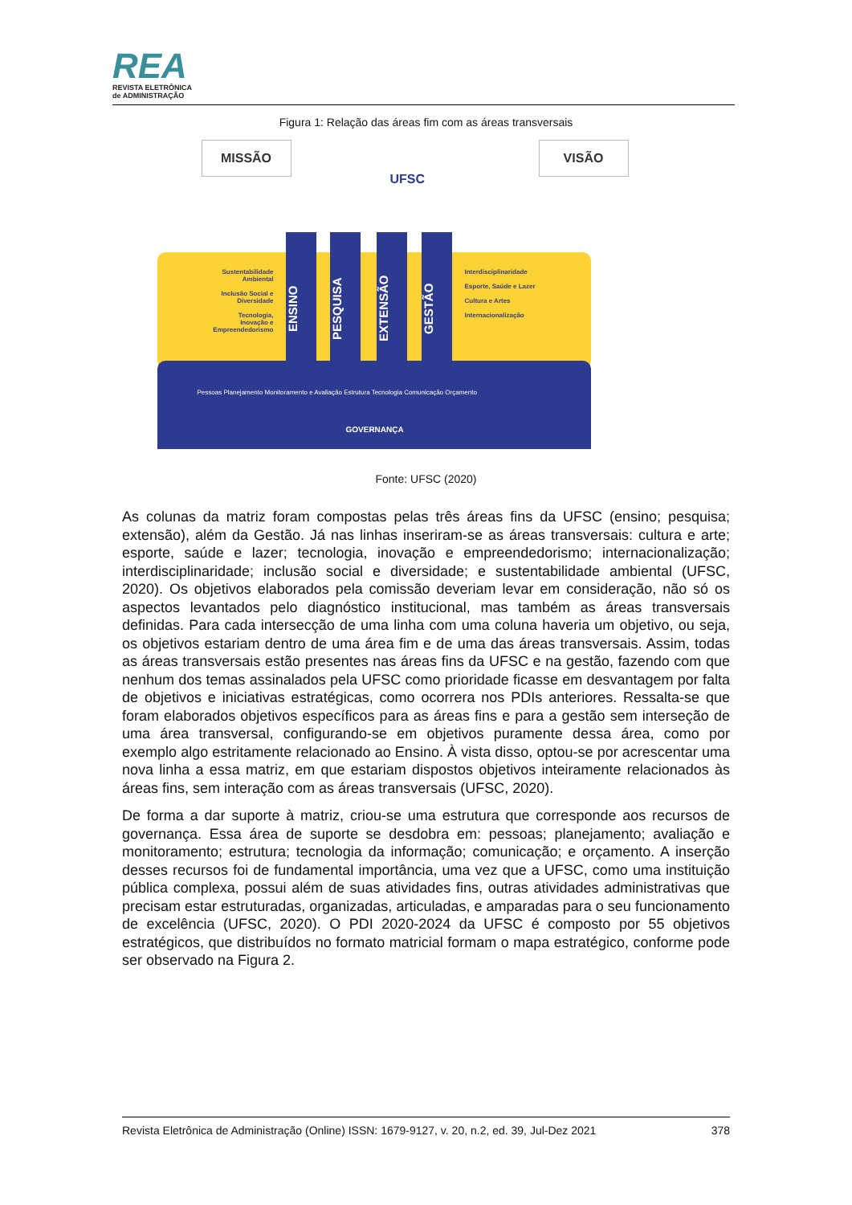REA
REVISTA ELETRÔNICA
de ADMINISTRAÇÃO
Figura 1: Relação das áreas fim com as áreas transversais
MISSÃO
UFSC
VISÃO
Sustentabilidade Ambiental
Inclusão Social e Diversidade
Tecnologia, Inovação e Empreendedorismo
ENSINO
PESQUISA
EXTENSÃO
GESTÃO
Interdisciplinaridade
Esporte, Saúde e Lazer
Cultura e Artes
Internacionalização
Pessoas Planejamento Monitoramento e Avaliação Estrutura Tecnologia Comunicação Orçamento
GOVERNANÇA
Fonte: UFSC (2020)
As colunas da matriz foram compostas pelas três áreas fins da UFSC (ensino; pesquisa; extensão), além da Gestão. Já nas linhas inseriram-se as áreas transversais: cultura e arte; esporte, saúde e lazer; tecnologia, inovação e empreendedorismo; internacionalização; interdisciplinaridade; inclusão social e diversidade; e sustentabilidade ambiental (UFSC, 2020). Os objetivos elaborados pela comissão deveriam levar em consideração, não só os aspectos levantados pelo diagnóstico institucional, mas também as áreas transversais definidas. Para cada intersecção de uma linha com uma coluna haveria um objetivo, ou seja, os objetivos estariam dentro de uma área fim e de uma das áreas transversais. Assim, todas as áreas transversais estão presentes nas áreas fins da UFSC e na gestão, fazendo com que nenhum dos temas assinalados pela UFSC como prioridade ficasse em desvantagem por falta de objetivos e iniciativas estratégicas, como ocorrera nos PDIs anteriores. Ressalta-se que foram elaborados objetivos específicos para as áreas fins e para a gestão sem interseção de uma área transversal, configurando-se em objetivos puramente dessa área, como por exemplo algo estritamente relacionado ao Ensino. À vista disso, optou-se por acrescentar uma nova linha a essa matriz, em que estariam dispostos objetivos inteiramente relacionados às áreas fins, sem interação com as áreas transversais (UFSC, 2020).
De forma a dar suporte à matriz, criou-se uma estrutura que corresponde aos recursos de governança. Essa área de suporte se desdobra em: pessoas; planejamento; avaliação e monitoramento; estrutura; tecnologia da informação; comunicação; e orçamento. A inserção desses recursos foi de fundamental importância, uma vez que a UFSC, como uma instituição pública complexa, possui além de suas atividades fins, outras atividades administrativas que precisam estar estruturadas, organizadas, articuladas, e amparadas para o seu funcionamento de excelência (UFSC, 2020). O PDI 2020-2024 da UFSC é composto por 55 objetivos estratégicos, que distribuídos no formato matricial formam o mapa estratégico, conforme pode ser observado na Figura 2.
Revista Eletrônica de Administração (Online) ISSN: 1679-9127, v. 20, n.2, ed. 39, Jul-Dez 2021 378